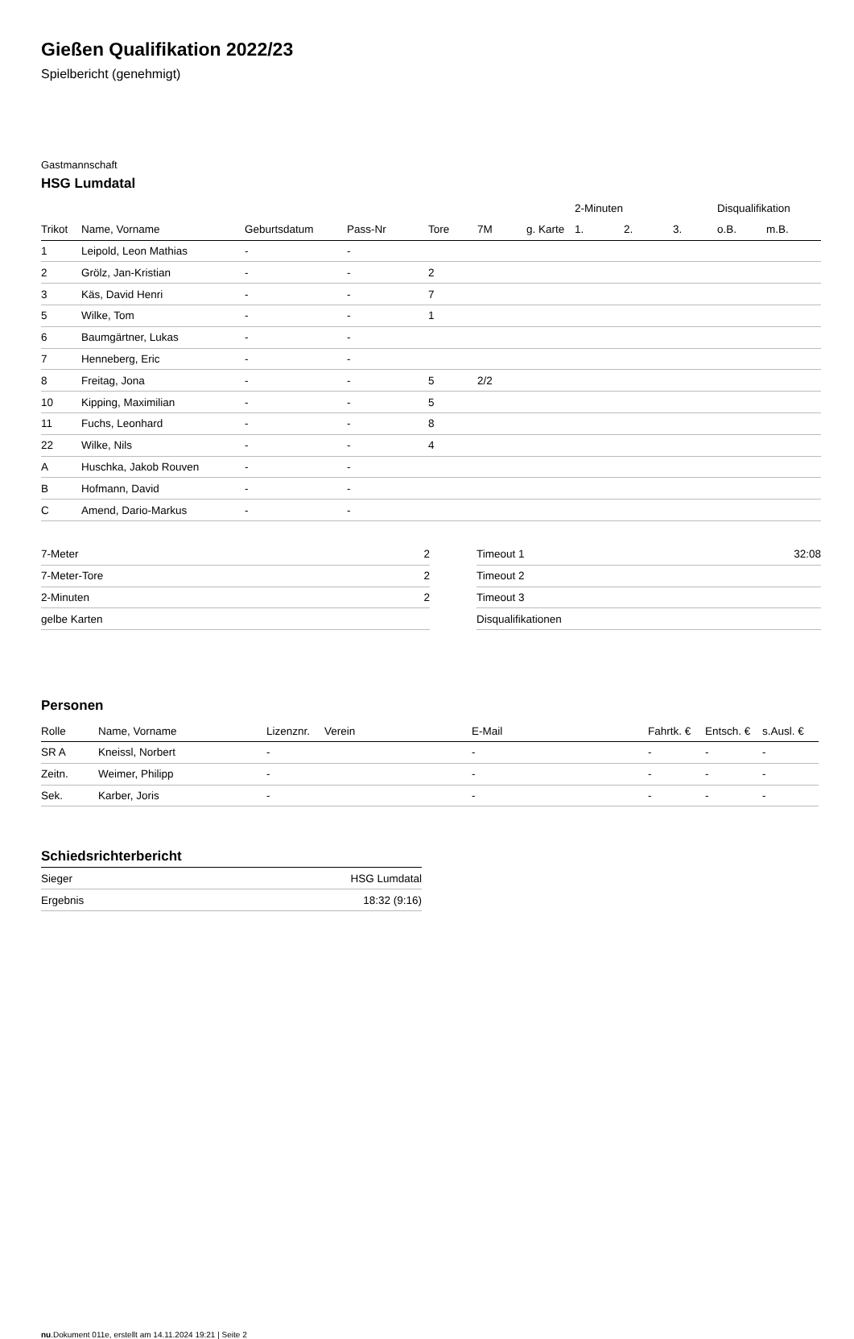Gießen Qualifikation 2022/23
Spielbericht (genehmigt)
Gastmannschaft
HSG Lumdatal
| | | | | | | | 2-Minuten | | | Disqualifikation | |
| --- | --- | --- | --- | --- | --- | --- | --- | --- | --- | --- | --- |
| Trikot | Name, Vorname | Geburtsdatum | Pass-Nr | Tore | 7M | g. Karte | 1. | 2. | 3. | o.B. | m.B. |
| 1 | Leipold, Leon Mathias | - | - | | | | | | | | |
| 2 | Grölz, Jan-Kristian | - | - | 2 | | | | | | | |
| 3 | Käs, David Henri | - | - | 7 | | | | | | | |
| 5 | Wilke, Tom | - | - | 1 | | | | | | | |
| 6 | Baumgärtner, Lukas | - | - | | | | | | | | |
| 7 | Henneberg, Eric | - | - | | | | | | | | |
| 8 | Freitag, Jona | - | - | 5 | 2/2 | | | | | | |
| 10 | Kipping, Maximilian | - | - | 5 | | | | | | | |
| 11 | Fuchs, Leonhard | - | - | 8 | | | | | | | |
| 22 | Wilke, Nils | - | - | 4 | | | | | | | |
| A | Huschka, Jakob Rouven | - | - | | | | | | | | |
| B | Hofmann, David | - | - | | | | | | | | |
| C | Amend, Dario-Markus | - | - | | | | | | | | |
| 7-Meter | 2 |
| 7-Meter-Tore | 2 |
| 2-Minuten | 2 |
| gelbe Karten | |
| Timeout 1 | 32:08 |
| Timeout 2 | |
| Timeout 3 | |
| Disqualifikationen | |
Personen
| Rolle | Name, Vorname | Lizenznr. | Verein | E-Mail | Fahrtk. € | Entsch. € | s.Ausl. € |
| --- | --- | --- | --- | --- | --- | --- | --- |
| SR A | Kneissl, Norbert | - | | - | - | - | - |
| Zeitn. | Weimer, Philipp | - | | - | - | - | - |
| Sek. | Karber, Joris | - | | - | - | - | - |
Schiedsrichterbericht
| Sieger | HSG Lumdatal |
| Ergebnis | 18:32 (9:16) |
nu.Dokument 011e, erstellt am 14.11.2024 19:21 | Seite 2